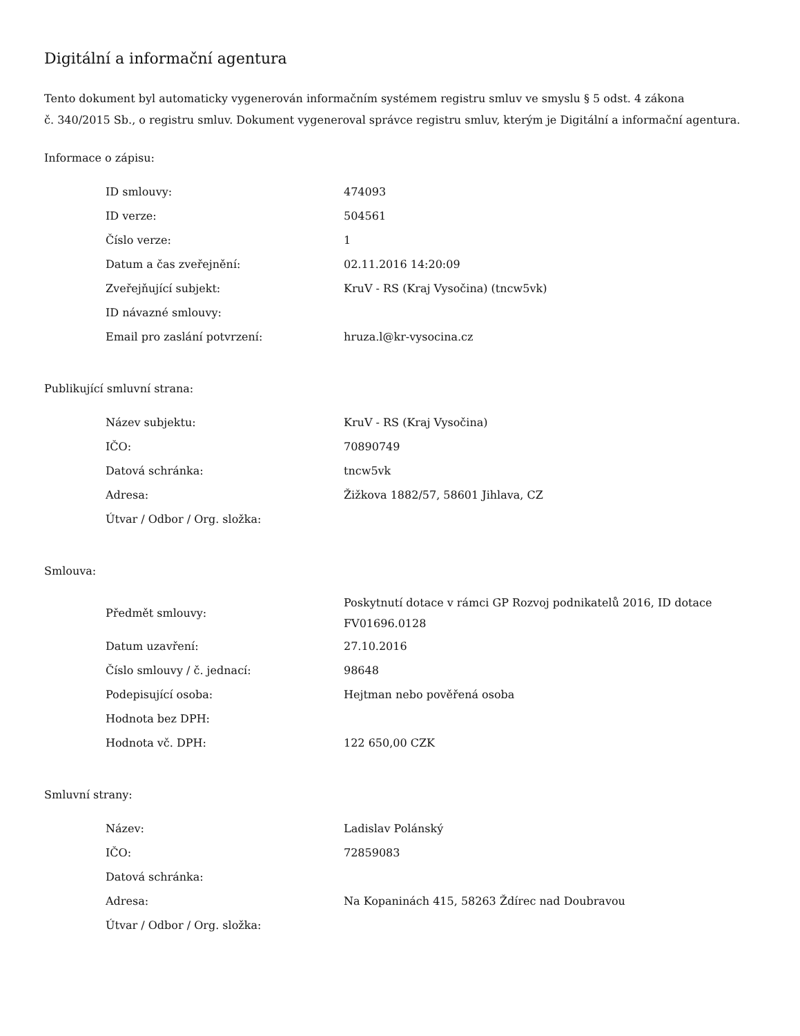Digitální a informační agentura
Tento dokument byl automaticky vygenerován informačním systémem registru smluv ve smyslu § 5 odst. 4 zákona
č. 340/2015 Sb., o registru smluv. Dokument vygeneroval správce registru smluv, kterým je Digitální a informační agentura.
Informace o zápisu:
| ID smlouvy: | 474093 |
| ID verze: | 504561 |
| Číslo verze: | 1 |
| Datum a čas zveřejnění: | 02.11.2016 14:20:09 |
| Zveřejňující subjekt: | KruV - RS (Kraj Vysočina) (tncw5vk) |
| ID návazné smlouvy: | |
| Email pro zaslání potvrzení: | hruza.l@kr-vysocina.cz |
Publikující smluvní strana:
| Název subjektu: | KruV - RS (Kraj Vysočina) |
| IČO: | 70890749 |
| Datová schránka: | tncw5vk |
| Adresa: | Žižkova 1882/57, 58601 Jihlava, CZ |
| Útvar / Odbor / Org. složka: | |
Smlouva:
| Předmět smlouvy: | Poskytnutí dotace v rámci GP Rozvoj podnikatelů 2016, ID dotace FV01696.0128 |
| Datum uzavření: | 27.10.2016 |
| Číslo smlouvy / č. jednací: | 98648 |
| Podepisující osoba: | Hejtman nebo pověřená osoba |
| Hodnota bez DPH: | |
| Hodnota vč. DPH: | 122 650,00 CZK |
Smluvní strany:
| Název: | Ladislav Polánský |
| IČO: | 72859083 |
| Datová schránka: | |
| Adresa: | Na Kopaninách 415, 58263 Ždírec nad Doubravou |
| Útvar / Odbor / Org. složka: | |